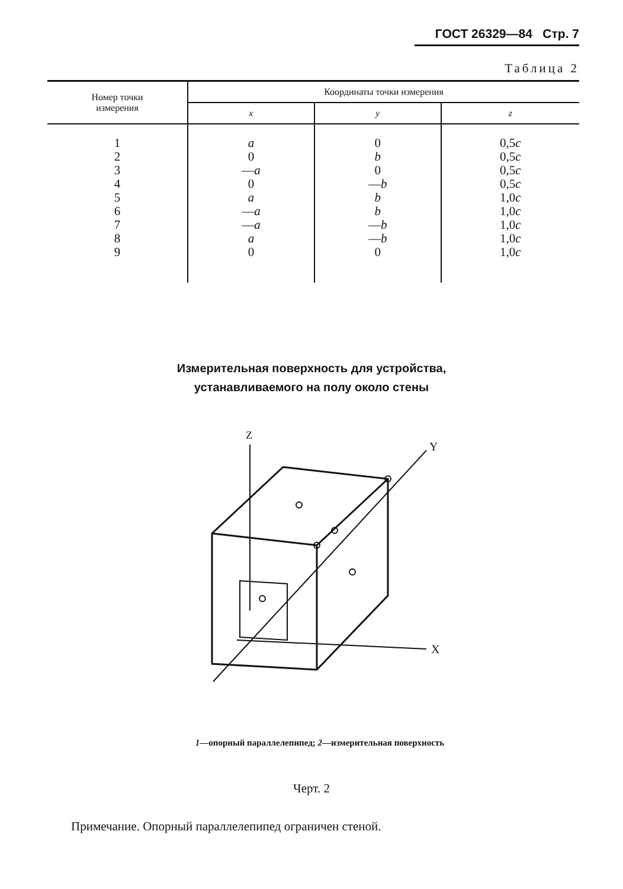ГОСТ 26329—84 Стр. 7
Таблица 2
| Номер точки измерения | Координаты точки измерения | | |
| --- | --- | --- | --- |
| | x | y | z |
| 1 2 3 4 5 6 7 8 9 | a 0 — a 0 a — a — a a 0 | 0 b 0 — b b b — b — b 0 | 0,5 c 0,5 c 0,5 c 0,5 c 1,0 c 1,0 c 1,0 c 1,0 c 1,0 c |
Измерительная поверхность для устройства,
устанавливаемого на полу около стены
Z
Y
X
1—опорный параллелепипед; 2—измерительная поверхность
Черт. 2
Примечание. Опорный параллелепипед ограничен стеной.